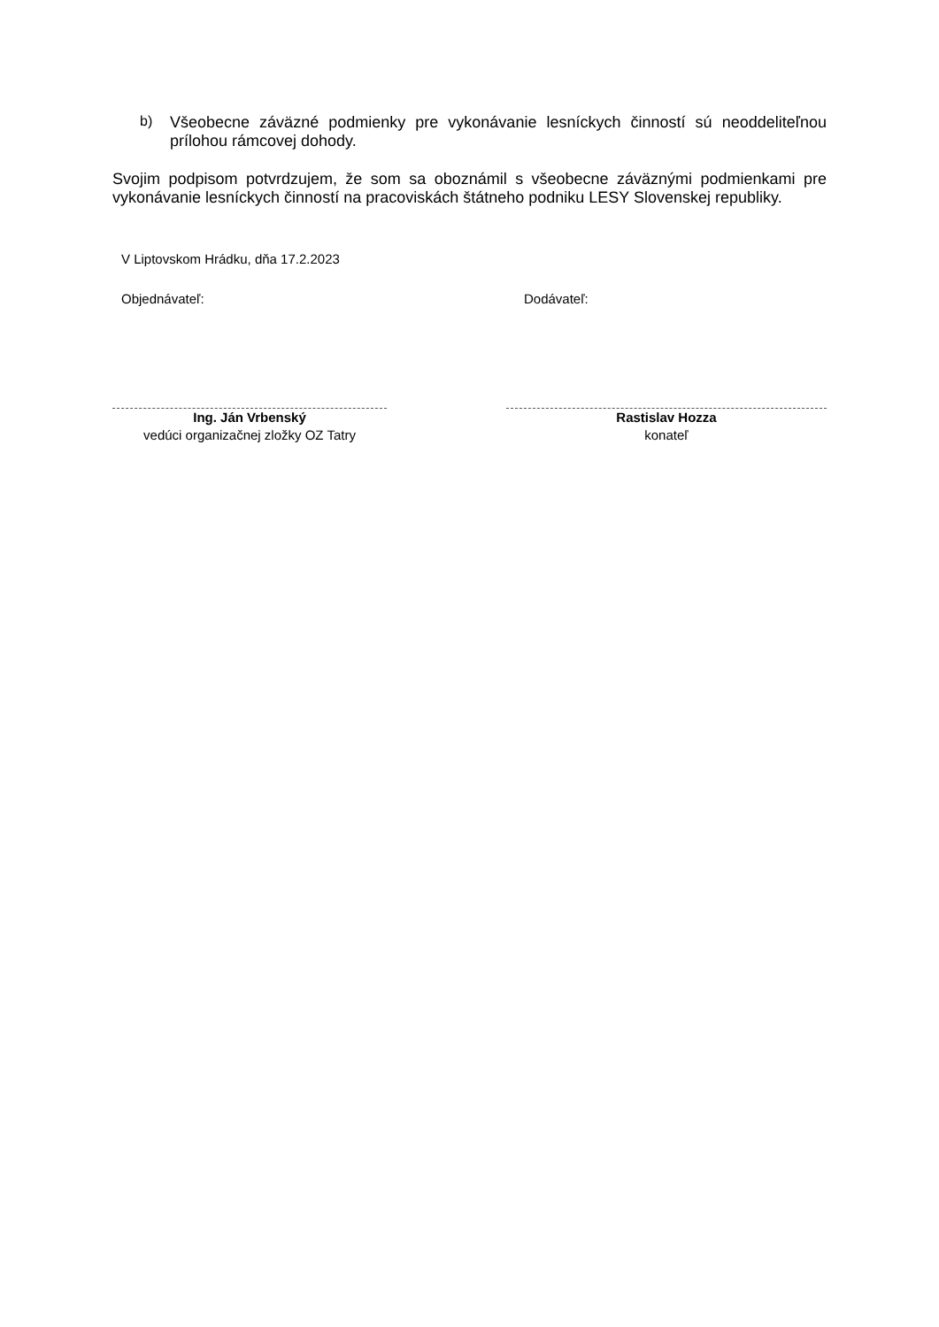b)
Všeobecne záväzné podmienky pre vykonávanie lesníckych činností sú neoddeliteľnou prílohou rámcovej dohody.
Svojim podpisom potvrdzujem, že som sa oboznámil s všeobecne záväznými podmienkami pre vykonávanie lesníckych činností na pracoviskách štátneho podniku LESY Slovenskej republiky.
V Liptovskom Hrádku, dňa 17.2.2023
Objednávateľ: Dodávateľ:
Ing. Ján Vrbenský
vedúci organizačnej zložky OZ Tatry
Rastislav Hozza
konateľ